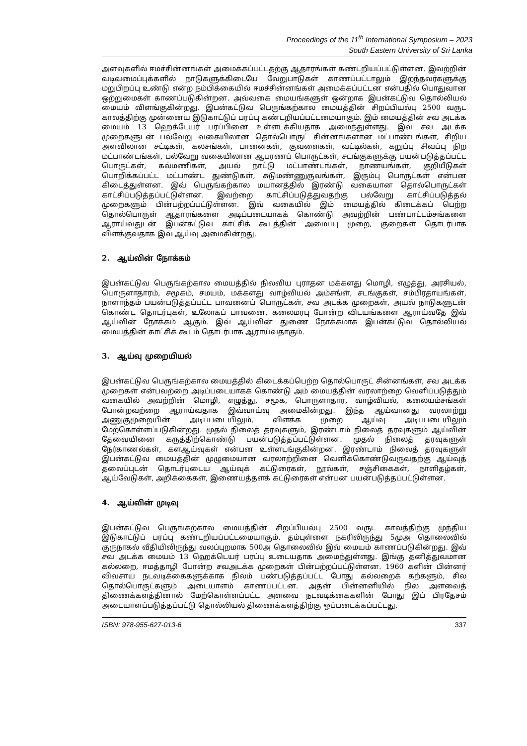Proceedings of the 11<sup>th</sup> International Symposium – 2023
South Eastern University of Sri Lanka
அளவுகளில் ஈமச்சின்னங்கள் அமைக்கப்பட்டதற்கு ஆதாரங்கள் கண்டறியப்பட்டுள்ளன. இவற்றின் வடிவமைப்புக்களில் நாடுகளுக்கிடையே வேறுபாடுகள் காணப்பட்டாலும் இறந்தவர்களுக்கு மறுபிறப்பு உண்டு என்ற நம்பிக்கையில் ஈமச்சின்னங்கள் அமைக்கப்பட்டன என்பதில் பொதுவான ஒற்றுமைகள் காணப்படுகின்றன. அவ்வகை மையங்களுள் ஒன்றாக இபன்கட்டுவ தொல்லியல் மையம் விளங்குகின்றது. இபன்கட்டுவ பெருங்கற்கால மையத்தின் சிறப்பியல்பு 2500 வருட காலத்திற்கு முன்னைய இடுகாட்டுப் பரப்பு கண்டறியப்பட்டமையாகும். இம் மையத்தின் சவ அடக்க மையம் 13 ஹெக்டேயர் பரப்பினை உள்ளடக்கியதாக அமைந்துள்ளது. இவ் சவ அடக்க முறைகளுடன் பல்வேறு வகையிலான தொல்பொருட் சின்னங்களான மட்பாண்டங்கள், சிறிய அளவிலான சட்டிகள், கலசங்கள், பானைகள், குவளைகள், வட்டில்கள், கறுப்பு சிவப்பு நிற மட்பாண்டங்கள், பல்வேறு வகையிலான ஆபரணப் பொருட்கள், சடங்குகளுக்கு பயன்படுத்தப்பட்ட பொருட்கள், கல்மணிகள், அயல் நாட்டு மட்பாண்டங்கள், நாணயங்கள், குறியீடுகள் பொறிக்கப்பட்ட மட்பாண்ட துண்டுகள், சுடுமண்ணுருவங்கள், இரும்பு பொருட்கள் என்பன கிடைத்துள்ளன. இவ் பெருங்கற்கால மயானத்தில் இரண்டு வகையான தொல்பொருட்கள் காட்சிப்படுத்தப்பட்டுள்ளன. இவற்றை காட்சிப்படுத்துவதற்கு பல்வேறு காட்சிப்படுத்தல் முறைகளும் பின்பற்றப்பட்டுள்ளன. இவ் வகையில் இம் மையத்தில் கிடைக்கப் பெற்ற தொல்பொருள் ஆதாரங்களை அடிப்படையாகக் கொண்டு அவற்றின் பண்பாட்டம்சங்களை ஆராய்வதுடன் இபன்கட்டுவ காட்சிக் கூடத்தின் அமைப்பு முறை, குறைகள் தொடர்பாக விளக்குவதாக இவ் ஆய்வு அமைகின்றது.
2. ஆய்வின் நோக்கம்
இபன்கட்டுவ பெருங்கற்கால மையத்தில் நிலவிய புராதன மக்களது மொழி, எழுத்து, அரசியல், பொருளாதாரம், சமூகம், சமயம், மக்களது வாழ்வியல் அம்சங்ள், சடங்குகள், சம்பிரதாயங்கள், நாளாந்தம் பயன்படுத்தப்பட்ட பாவனைப் பொருட்கள், சவ அடக்க முறைகள், அயல் நாடுகளுடன் கொண்ட தொடர்புகள், உலோகப் பாவனை, கலைமரபு போன்ற விடயங்களை ஆராய்வதே இவ் ஆய்வின் நோக்கம் ஆகும். இவ் ஆய்வின் துணை நோக்கமாக இபன்கட்டுவ தொல்லியல் மையத்தின் காட்சிக் கூடம் தொடர்பாக ஆராய்வதாகும்.
3. ஆய்வு முறையியல்
இபன்கட்டுவ பெருங்கற்கால மையத்தில் கிடைக்கப்பெற்ற தொல்பொருட் சின்னங்கள், சவ அடக்க முறைகள் என்பவற்றை அடிப்படையாகக் கொண்டு அம் மையத்தின் வரலாற்றை வெளிப்படுத்தும் வகையில் அவற்றின் மொழி, எழுத்து, சமூக, பொருளாதார, வாழ்வியல், கலையம்சங்கள் போன்றவற்றை ஆராய்வதாக இவ்வாய்வு அமைகின்றது. இந்த ஆய்வானது வரலாற்று அணுகுமுறையின் அடிப்படையிலும், விளக்க முறை ஆய்வு அடிப்படையிலும் மேற்கொள்ளப்படுகின்றது. முதல் நிலைத் தரவுகளும், இரண்டாம் நிலைத் தரவுகளும் ஆய்வின் தேவையினை கருத்திற்கொண்டு பயன்படுத்தப்பட்டுள்ளன. முதல் நிலைத் தரவுகளுள் நேர்காணல்கள், களஆய்வுகள் என்பன உள்ளடங்குகின்றன. இரண்டாம் நிலைத் தரவுகளுள் இபன்கட்டுவ மையத்தின் முழுமையான வரலாற்றினை வெளிக்கொண்டுவருவதற்கு ஆய்வுத் தலைப்புடன் தொடர்புடைய ஆய்வுக் கட்டுரைகள், நூல்கள், சஞ்சிகைகள், நாளிதழ்கள், ஆய்வேடுகள், அறிக்கைகள், இணையத்தளக் கட்டுரைகள் என்பன பயன்படுத்தப்பட்டுள்ளன.
4. ஆய்வின் முடிவு
இபன்கட்டுவ பெருங்கற்கால மையத்தின் சிறப்பியல்பு 2500 வருட காலத்திற்கு முந்திய இடுகாட்டுப் பரப்பு கண்டறியப்பட்டமையாகும். தம்புள்ளை நகரிலிருந்து 5முஅ தொலைவில் குருநாகல் வீதியிலிருந்து வலப்புறமாக 500அ தொலைவில் இவ் மையம் காணப்படுகின்றது. இவ் சவ அடக்க மையம் 13 ஹெக்டெயர் பரப்பு உடையதாக அமைந்துள்ளது. இங்கு தனித்துவமான கல்லறை, ஈமத்தாழி போன்ற சவஅடக்க முறைகள் பின்பற்றப்பட்டுள்ளன. 1960 களின் பின்னர் விவசாய நடவடிக்கைகளுக்காக நிலம் பண்படுத்தப்பட்ட போது கல்லறைக் கற்களும், சில தொல்பொருட்களும் அடையாளம் காணப்பட்டன. அதன் பின்னனியில் நில அளவைத் திணைக்களத்தினால் மேற்கொள்ளப்பட்ட அளவை நடவடிக்கைகளின் போது இப் பிரதேசம் அடையாளப்படுத்தப்பட்டு தொல்லியல் திணைக்களத்திற்கு ஒப்படைக்கப்பட்டது.
ISBN: 978-955-627-013-6 337